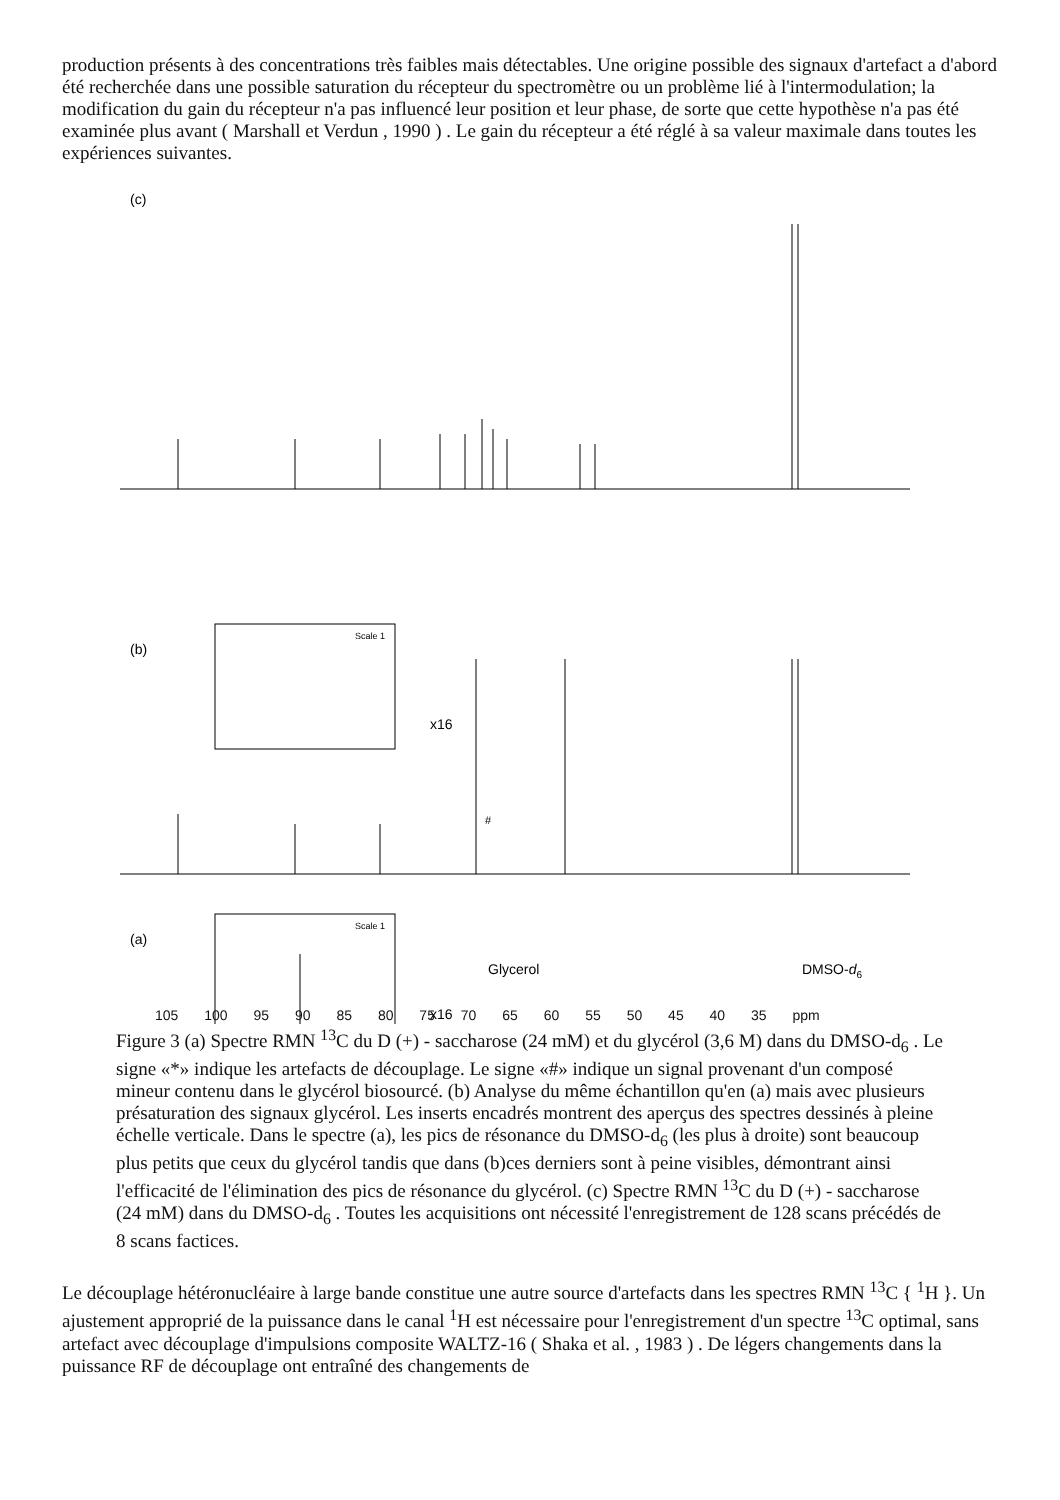production présents à des concentrations très faibles mais détectables. Une origine possible des signaux d'artefact a d'abord été recherchée dans une possible saturation du récepteur du spectromètre ou un problème lié à l'intermodulation; la modification du gain du récepteur n'a pas influencé leur position et leur phase, de sorte que cette hypothèse n'a pas été examinée plus avant ( Marshall et Verdun , 1990 ) . Le gain du récepteur a été réglé à sa valeur maximale dans toutes les expériences suivantes.
(c)
.
(b)
Scale 1
x16
#
(a)
Scale 1
x16
Glycerol
DMSO-d6
105 100 95 90 85 80 75 70 65 60 55 50 45 40 35 ppm
Figure 3 (a) Spectre RMN <sup>13</sup>C du D (+) - saccharose (24 mM) et du glycérol (3,6 M) dans du DMSO-d<sub>6</sub> . Le signe «*» indique les artefacts de découplage. Le signe «#» indique un signal provenant d'un composé mineur contenu dans le glycérol biosourcé. (b) Analyse du même échantillon qu'en (a) mais avec plusieurs présaturation des signaux glycérol. Les inserts encadrés montrent des aperçus des spectres dessinés à pleine échelle verticale. Dans le spectre (a), les pics de résonance du DMSO-d<sub>6</sub> (les plus à droite) sont beaucoup plus petits que ceux du glycérol tandis que dans (b)ces derniers sont à peine visibles, démontrant ainsi l'efficacité de l'élimination des pics de résonance du glycérol. (c) Spectre RMN <sup>13</sup>C du D (+) - saccharose (24 mM) dans du DMSO-d<sub>6</sub> . Toutes les acquisitions ont nécessité l'enregistrement de 128 scans précédés de 8 scans factices.
Le découplage hétéronucléaire à large bande constitue une autre source d'artefacts dans les spectres RMN <sup>13</sup>C { <sup>1</sup>H }. Un ajustement approprié de la puissance dans le canal <sup>1</sup>H est nécessaire pour l'enregistrement d'un spectre <sup>13</sup>C optimal, sans artefact avec découplage d'impulsions composite WALTZ-16 ( Shaka et al. , 1983 ) . De légers changements dans la puissance RF de découplage ont entraîné des changements de